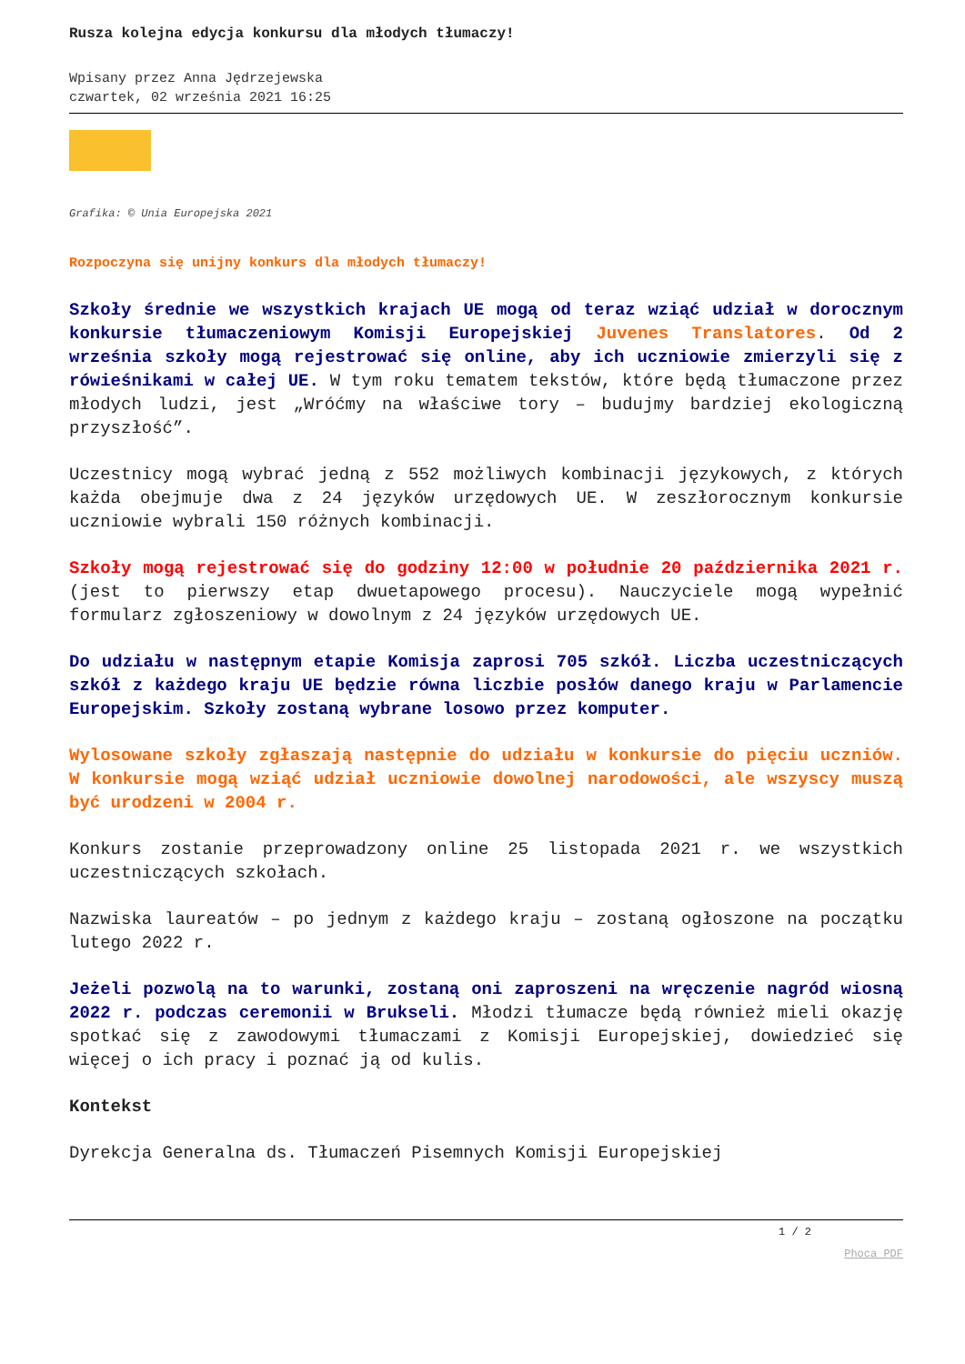Rusza kolejna edycja konkursu dla młodych tłumaczy!
Wpisany przez Anna Jędrzejewska
czwartek, 02 września 2021 16:25
Grafika: © Unia Europejska 2021
Rozpoczyna się unijny konkurs dla młodych tłumaczy!
Szkoły średnie we wszystkich krajach UE mogą od teraz wziąć udział w dorocznym konkursie tłumaczeniowym Komisji Europejskiej Juvenes Translatores. Od 2 września szkoły mogą rejestrować się online, aby ich uczniowie zmierzyli się z rówieśnikami w całej UE. W tym roku tematem tekstów, które będą tłumaczone przez młodych ludzi, jest „Wróćmy na właściwe tory – budujmy bardziej ekologiczną przyszłość”.
Uczestnicy mogą wybrać jedną z 552 możliwych kombinacji językowych, z których każda obejmuje dwa z 24 języków urzędowych UE. W zeszłorocznym konkursie uczniowie wybrali 150 różnych kombinacji.
Szkoły mogą rejestrować się do godziny 12:00 w południe 20 października 2021 r. (jest to pierwszy etap dwuetapowego procesu). Nauczyciele mogą wypełnić formularz zgłoszeniowy w dowolnym z 24 języków urzędowych UE.
Do udziału w następnym etapie Komisja zaprosi 705 szkół. Liczba uczestniczących szkół z każdego kraju UE będzie równa liczbie posłów danego kraju w Parlamencie Europejskim. Szkoły zostaną wybrane losowo przez komputer.
Wylosowane szkoły zgłaszają następnie do udziału w konkursie do pięciu uczniów. W konkursie mogą wziąć udział uczniowie dowolnej narodowości, ale wszyscy muszą być urodzeni w 2004 r.
Konkurs zostanie przeprowadzony online 25 listopada 2021 r. we wszystkich uczestniczących szkołach.
Nazwiska laureatów – po jednym z każdego kraju – zostaną ogłoszone na początku lutego 2022 r.
Jeżeli pozwolą na to warunki, zostaną oni zaproszeni na wręczenie nagród wiosną 2022 r. podczas ceremonii w Brukseli. Młodzi tłumacze będą również mieli okazję spotkać się z zawodowymi tłumaczami z Komisji Europejskiej, dowiedzieć się więcej o ich pracy i poznać ją od kulis.
Kontekst
Dyrekcja Generalna ds. Tłumaczeń Pisemnych Komisji Europejskiej
1 / 2
Phoca PDF